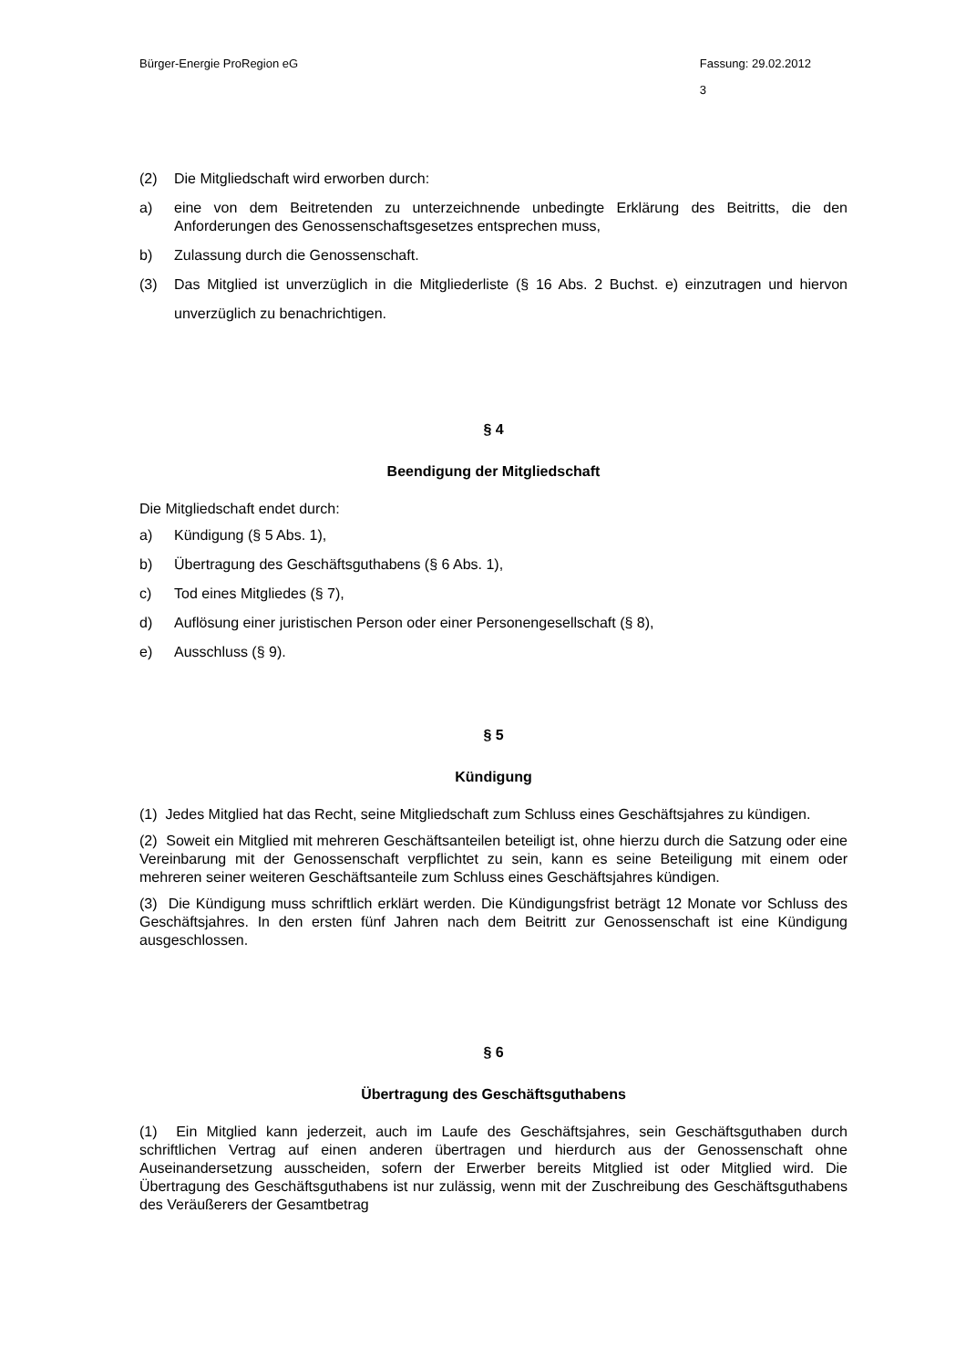Bürger-Energie ProRegion eG Fassung: 29.02.2012
3
(2) Die Mitgliedschaft wird erworben durch:
a) eine von dem Beitretenden zu unterzeichnende unbedingte Erklärung des Beitritts, die den Anforderungen des Genossenschaftsgesetzes entsprechen muss,
b) Zulassung durch die Genossenschaft.
(3) Das Mitglied ist unverzüglich in die Mitgliederliste (§ 16 Abs. 2 Buchst. e) einzutragen und hiervon unverzüglich zu benachrichtigen.
§ 4
Beendigung der Mitgliedschaft
Die Mitgliedschaft endet durch:
a) Kündigung (§ 5 Abs. 1),
b) Übertragung des Geschäftsguthabens (§ 6 Abs. 1),
c) Tod eines Mitgliedes (§ 7),
d) Auflösung einer juristischen Person oder einer Personengesellschaft (§ 8),
e) Ausschluss (§ 9).
§ 5
Kündigung
(1) Jedes Mitglied hat das Recht, seine Mitgliedschaft zum Schluss eines Geschäftsjahres zu kündigen.
(2) Soweit ein Mitglied mit mehreren Geschäftsanteilen beteiligt ist, ohne hierzu durch die Satzung oder eine Vereinbarung mit der Genossenschaft verpflichtet zu sein, kann es seine Beteiligung mit einem oder mehreren seiner weiteren Geschäftsanteile zum Schluss eines Geschäftsjahres kündigen.
(3) Die Kündigung muss schriftlich erklärt werden. Die Kündigungsfrist beträgt 12 Monate vor Schluss des Geschäftsjahres. In den ersten fünf Jahren nach dem Beitritt zur Genossenschaft ist eine Kündigung ausgeschlossen.
§ 6
Übertragung des Geschäftsguthabens
(1) Ein Mitglied kann jederzeit, auch im Laufe des Geschäftsjahres, sein Geschäftsguthaben durch schriftlichen Vertrag auf einen anderen übertragen und hierdurch aus der Genossenschaft ohne Auseinandersetzung ausscheiden, sofern der Erwerber bereits Mitglied ist oder Mitglied wird. Die Übertragung des Geschäftsguthabens ist nur zulässig, wenn mit der Zuschreibung des Geschäftsguthabens des Veräußerers der Gesamtbetrag